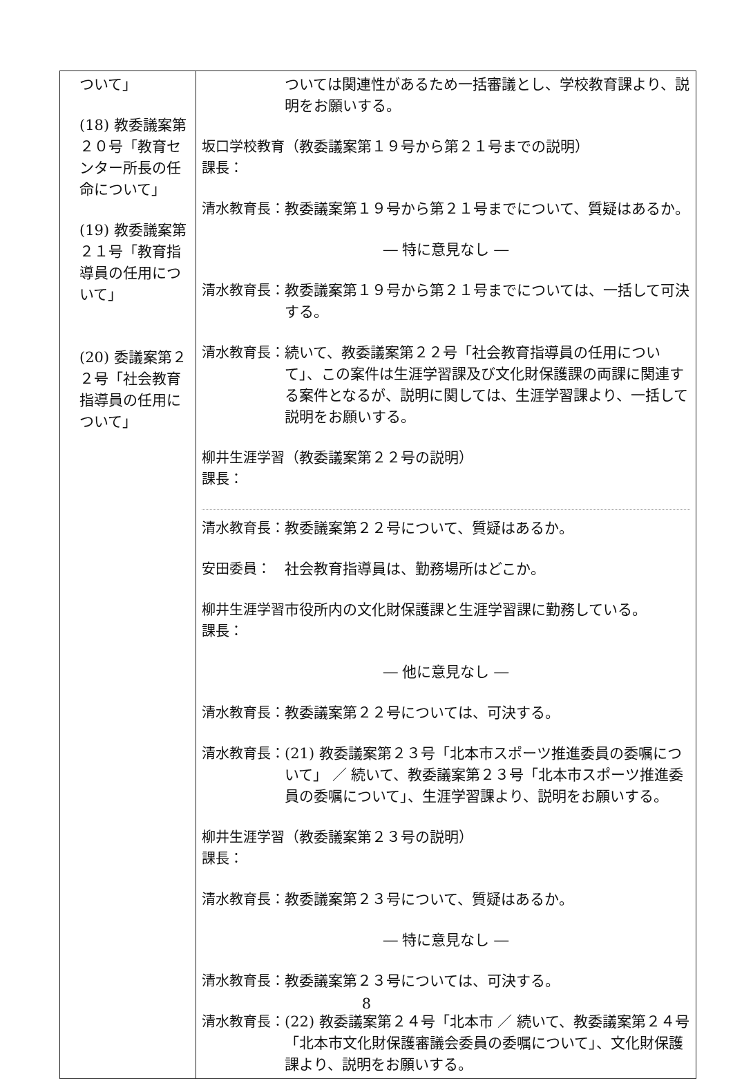| ついて」 (18) 教委議案第２０号「教育センター所長の任命について」 (19) 教委議案第２１号「教育指導員の任用について」 (20) 委議案第２２号「社会教育指導員の任用について」 | ついては関連性があるため一括審議とし、学校教育課より、説明をお願いする。 坂口学校教育課長： （教委議案第１９号から第２１号までの説明） 清水教育長： 教委議案第１９号から第２１号までについて、質疑はあるか。 ― 特に意見なし ― 清水教育長： 教委議案第１９号から第２１号までについては、一括して可決する。 清水教育長： 続いて、教委議案第２２号「社会教育指導員の任用について」、この案件は生涯学習課及び文化財保護課の両課に関連する案件となるが、説明に関しては、生涯学習課より、一括して説明をお願いする。 柳井生涯学習課長： （教委議案第２２号の説明） 清水教育長： 教委議案第２２号について、質疑はあるか。 安田委員： 社会教育指導員は、勤務場所はどこか。 柳井生涯学習課長： 市役所内の文化財保護課と生涯学習課に勤務している。 ― 他に意見なし ― 清水教育長： 教委議案第２２号については、可決する。 清水教育長： (21) 教委議案第２３号「北本市スポーツ推進委員の委嘱について」 ／ 続いて、教委議案第２３号「北本市スポーツ推進委員の委嘱について」、生涯学習課より、説明をお願いする。 柳井生涯学習課長： （教委議案第２３号の説明） 清水教育長： 教委議案第２３号について、質疑はあるか。 ― 特に意見なし ― 清水教育長： 教委議案第２３号については、可決する。 清水教育長： (22) 教委議案第２４号「北本市 ／ 続いて、教委議案第２４号「北本市文化財保護審議会委員の委嘱について」、文化財保護課より、説明をお願いする。 |
8